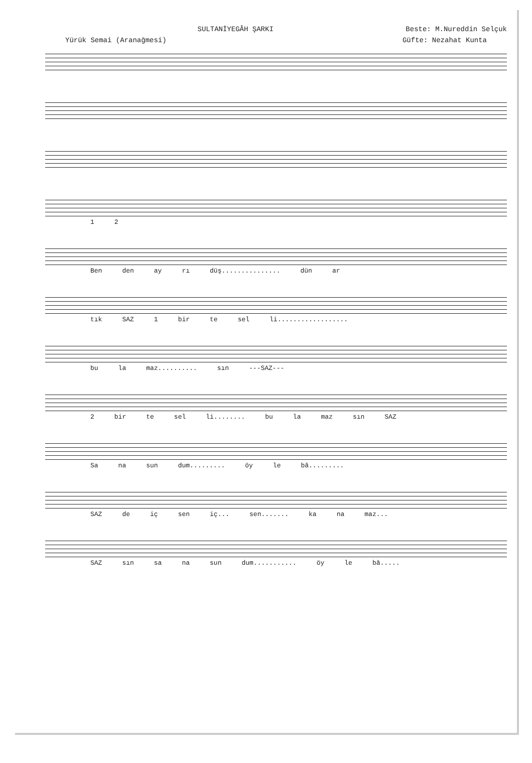SULTANİYEGÂH ŞARKI Beste: M.Nureddin Selçuk
Yürük Semai (Aranağmesi) Güfte: Nezahat Kunta
1 2
Ben den ay rı düş............... dün ar
tık SAZ 1 bir te sel li..................
bu la maz.......... sın ---SAZ---
2 bir te sel li........ bu la maz sın SAZ
Sa na sun dum......... öy le bâ.........
SAZ de iç sen iç... sen....... ka na maz...
SAZ sın sa na sun dum........... öy le bâ.....